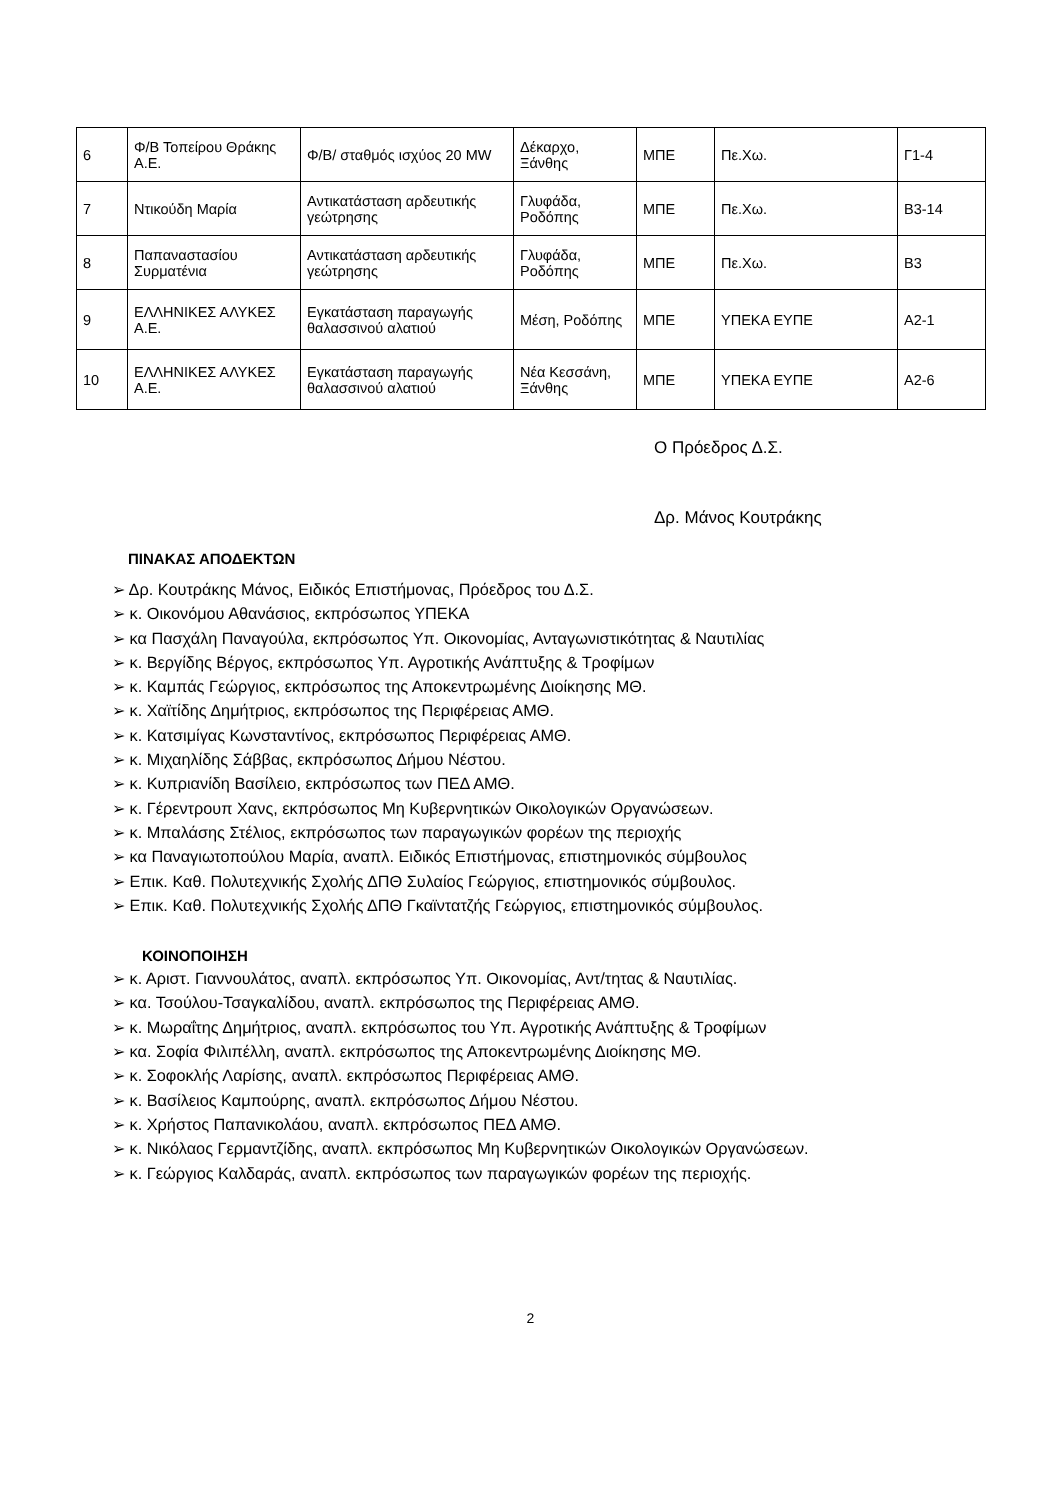| 6 | Φ/Β Τοπείρου Θράκης Α.Ε. | Φ/Β/ σταθμός ισχύος 20 MW | Δέκαρχο, Ξάνθης | ΜΠΕ | Πε.Χω. | Γ1-4 |
| 7 | Ντικούδη Μαρία | Αντικατάσταση αρδευτικής γεώτρησης | Γλυφάδα, Ροδόπης | ΜΠΕ | Πε.Χω. | Β3-14 |
| 8 | Παπαναστασίου Συρματένια | Αντικατάσταση αρδευτικής γεώτρησης | Γλυφάδα, Ροδόπης | ΜΠΕ | Πε.Χω. | Β3 |
| 9 | ΕΛΛΗΝΙΚΕΣ ΑΛΥΚΕΣ Α.Ε. | Εγκατάσταση παραγωγής θαλασσινού αλατιού | Μέση, Ροδόπης | ΜΠΕ | ΥΠΕΚΑ ΕΥΠΕ | Α2-1 |
| 10 | ΕΛΛΗΝΙΚΕΣ ΑΛΥΚΕΣ Α.Ε. | Εγκατάσταση παραγωγής θαλασσινού αλατιού | Νέα Κεσσάνη, Ξάνθης | ΜΠΕ | ΥΠΕΚΑ ΕΥΠΕ | Α2-6 |
Ο Πρόεδρος Δ.Σ.
Δρ. Μάνος Κουτράκης
ΠΙΝΑΚΑΣ ΑΠΟΔΕΚΤΩΝ
➢ Δρ. Κουτράκης Μάνος, Ειδικός Επιστήμονας, Πρόεδρος του Δ.Σ.
➢ κ. Οικονόμου Αθανάσιος, εκπρόσωπος ΥΠΕΚΑ
➢ κα Πασχάλη Παναγούλα, εκπρόσωπος Υπ. Οικονομίας, Ανταγωνιστικότητας & Ναυτιλίας
➢ κ. Βεργίδης Βέργος, εκπρόσωπος Υπ. Αγροτικής Ανάπτυξης & Τροφίμων
➢ κ. Καμπάς Γεώργιος, εκπρόσωπος της Αποκεντρωμένης Διοίκησης ΜΘ.
➢ κ. Χαϊτίδης Δημήτριος, εκπρόσωπος της Περιφέρειας ΑΜΘ.
➢ κ. Κατσιμίγας Κωνσταντίνος, εκπρόσωπος Περιφέρειας ΑΜΘ.
➢ κ. Μιχαηλίδης Σάββας, εκπρόσωπος Δήμου Νέστου.
➢ κ. Κυπριανίδη Βασίλειο, εκπρόσωπος των ΠΕΔ ΑΜΘ.
➢ κ. Γέρεντρουπ Χανς, εκπρόσωπος Μη Κυβερνητικών Οικολογικών Οργανώσεων.
➢ κ. Μπαλάσης Στέλιος, εκπρόσωπος των παραγωγικών φορέων της περιοχής
➢ κα Παναγιωτοπούλου Μαρία, αναπλ. Ειδικός Επιστήμονας, επιστημονικός σύμβουλος
➢ Επικ. Καθ. Πολυτεχνικής Σχολής ΔΠΘ Συλαίος Γεώργιος, επιστημονικός σύμβουλος.
➢ Επικ. Καθ. Πολυτεχνικής Σχολής ΔΠΘ Γκαϊντατζής Γεώργιος, επιστημονικός σύμβουλος.
ΚΟΙΝΟΠΟΙΗΣΗ
➢ κ. Αριστ. Γιαννουλάτος, αναπλ. εκπρόσωπος Υπ. Οικονομίας, Αντ/τητας & Ναυτιλίας.
➢ κα. Τσούλου-Τσαγκαλίδου, αναπλ. εκπρόσωπος της Περιφέρειας ΑΜΘ.
➢ κ. Μωραΐτης Δημήτριος, αναπλ. εκπρόσωπος του Υπ. Αγροτικής Ανάπτυξης & Τροφίμων
➢ κα. Σοφία Φιλιπέλλη, αναπλ. εκπρόσωπος της Αποκεντρωμένης Διοίκησης ΜΘ.
➢ κ. Σοφοκλής Λαρίσης, αναπλ. εκπρόσωπος Περιφέρειας ΑΜΘ.
➢ κ. Βασίλειος Καμπούρης, αναπλ. εκπρόσωπος Δήμου Νέστου.
➢ κ. Χρήστος Παπανικολάου, αναπλ. εκπρόσωπος ΠΕΔ ΑΜΘ.
➢ κ. Νικόλαος Γερμαντζίδης, αναπλ. εκπρόσωπος Μη Κυβερνητικών Οικολογικών Οργανώσεων.
➢ κ. Γεώργιος Καλδαράς, αναπλ. εκπρόσωπος των παραγωγικών φορέων της περιοχής.
2